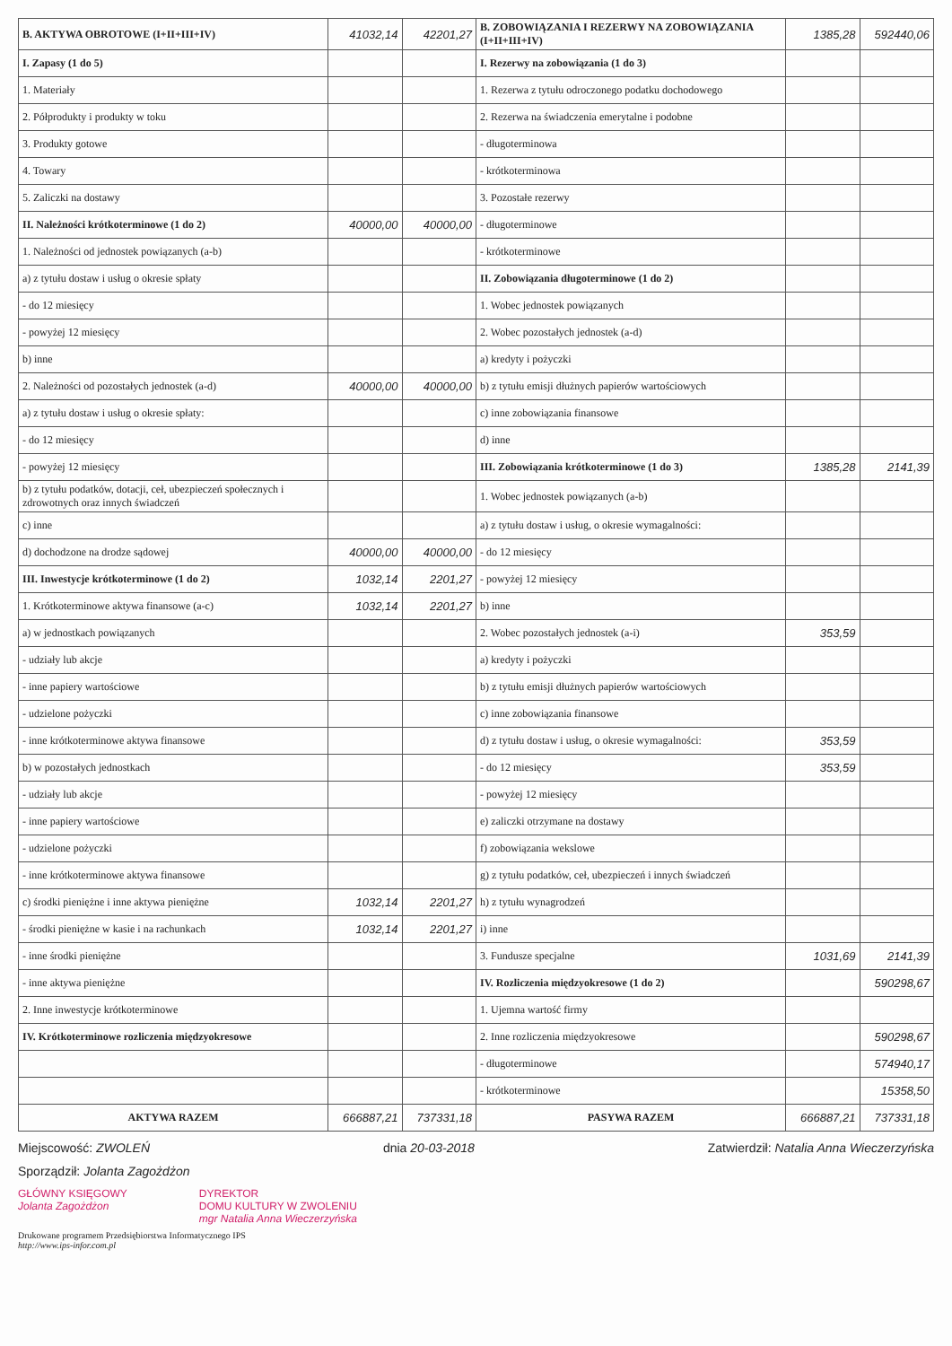| B. AKTYWA OBROTOWE (I+II+III+IV) | 41032,14 | 42201,27 | B. ZOBOWIĄZANIA I REZERWY NA ZOBOWIĄZANIA (I+II+III+IV) | 1385,28 | 592440,06 |
| I. Zapasy (1 do 5) | | | I. Rezerwy na zobowiązania (1 do 3) | | |
| 1. Materiały | | | 1. Rezerwa z tytułu odroczonego podatku dochodowego | | |
| 2. Półprodukty i produkty w toku | | | 2. Rezerwa na świadczenia emerytalne i podobne | | |
| 3. Produkty gotowe | | | - długoterminowa | | |
| 4. Towary | | | - krótkoterminowa | | |
| 5. Zaliczki na dostawy | | | 3. Pozostałe rezerwy | | |
| II. Należności krótkoterminowe (1 do 2) | 40000,00 | 40000,00 | - długoterminowe | | |
| 1. Należności od jednostek powiązanych (a-b) | | | - krótkoterminowe | | |
| a) z tytułu dostaw i usług o okresie spłaty | | | II. Zobowiązania długoterminowe (1 do 2) | | |
| - do 12 miesięcy | | | 1. Wobec jednostek powiązanych | | |
| - powyżej 12 miesięcy | | | 2. Wobec pozostałych jednostek (a-d) | | |
| b) inne | | | a) kredyty i pożyczki | | |
| 2. Należności od pozostałych jednostek (a-d) | 40000,00 | 40000,00 | b) z tytułu emisji dłużnych papierów wartościowych | | |
| a) z tytułu dostaw i usług o okresie spłaty: | | | c) inne zobowiązania finansowe | | |
| - do 12 miesięcy | | | d) inne | | |
| - powyżej 12 miesięcy | | | III. Zobowiązania krótkoterminowe (1 do 3) | 1385,28 | 2141,39 |
| b) z tytułu podatków, dotacji, ceł, ubezpieczeń społecznych i zdrowotnych oraz innych świadczeń | | | 1. Wobec jednostek powiązanych (a-b) | | |
| c) inne | | | a) z tytułu dostaw i usług, o okresie wymagalności: | | |
| d) dochodzone na drodze sądowej | 40000,00 | 40000,00 | - do 12 miesięcy | | |
| III. Inwestycje krótkoterminowe (1 do 2) | 1032,14 | 2201,27 | - powyżej 12 miesięcy | | |
| 1. Krótkoterminowe aktywa finansowe (a-c) | 1032,14 | 2201,27 | b) inne | | |
| a) w jednostkach powiązanych | | | 2. Wobec pozostałych jednostek (a-i) | 353,59 | |
| - udziały lub akcje | | | a) kredyty i pożyczki | | |
| - inne papiery wartościowe | | | b) z tytułu emisji dłużnych papierów wartościowych | | |
| - udzielone pożyczki | | | c) inne zobowiązania finansowe | | |
| - inne krótkoterminowe aktywa finansowe | | | d) z tytułu dostaw i usług, o okresie wymagalności: | 353,59 | |
| b) w pozostałych jednostkach | | | - do 12 miesięcy | 353,59 | |
| - udziały lub akcje | | | - powyżej 12 miesięcy | | |
| - inne papiery wartościowe | | | e) zaliczki otrzymane na dostawy | | |
| - udzielone pożyczki | | | f) zobowiązania wekslowe | | |
| - inne krótkoterminowe aktywa finansowe | | | g) z tytułu podatków, ceł, ubezpieczeń i innych świadczeń | | |
| c) środki pieniężne i inne aktywa pieniężne | 1032,14 | 2201,27 | h) z tytułu wynagrodzeń | | |
| - środki pieniężne w kasie i na rachunkach | 1032,14 | 2201,27 | i) inne | | |
| - inne środki pieniężne | | | 3. Fundusze specjalne | 1031,69 | 2141,39 |
| - inne aktywa pieniężne | | | IV. Rozliczenia międzyokresowe (1 do 2) | | 590298,67 |
| 2. Inne inwestycje krótkoterminowe | | | 1. Ujemna wartość firmy | | |
| IV. Krótkoterminowe rozliczenia międzyokresowe | | | 2. Inne rozliczenia międzyokresowe | | 590298,67 |
| | | | - długoterminowe | | 574940,17 |
| | | | - krótkoterminowe | | 15358,50 |
| AKTYWA RAZEM | 666887,21 | 737331,18 | PASYWA RAZEM | 666887,21 | 737331,18 |
Miejscowość: ZWOLEŃ dnia 20-03-2018 Zatwierdził: Natalia Anna Wieczerzyńska
Sporządził: Jolanta Zagożdżon
GŁÓWNY KSIĘGOWY
Jolanta Zagożdżon
DYREKTOR
DOMU KULTURY W ZWOLENIU
mgr Natalia Anna Wieczerzyńska
Drukowane programem Przedsiębiorstwa Informatycznego IPS
http://www.ips-infor.com.pl